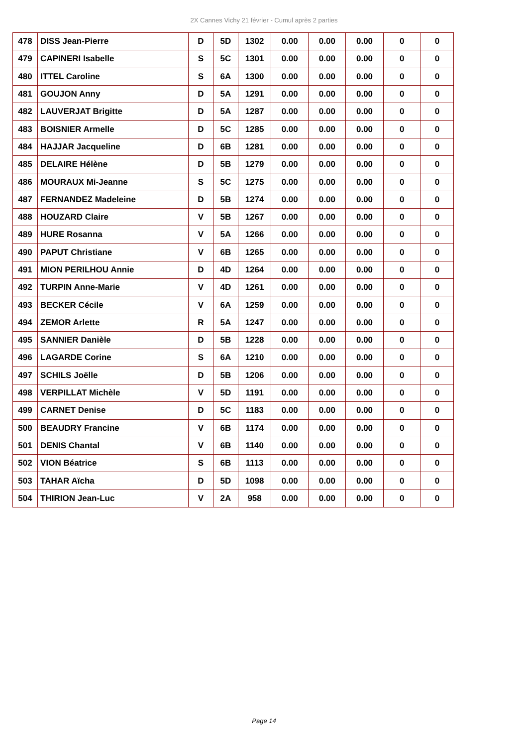2X Cannes Vichy 21 février - Cumul après 2 parties
| 478 | DISS Jean-Pierre | D | 5D | 1302 | 0.00 | 0.00 | 0.00 | 0 | 0 |
| 479 | CAPINERI Isabelle | S | 5C | 1301 | 0.00 | 0.00 | 0.00 | 0 | 0 |
| 480 | ITTEL Caroline | S | 6A | 1300 | 0.00 | 0.00 | 0.00 | 0 | 0 |
| 481 | GOUJON Anny | D | 5A | 1291 | 0.00 | 0.00 | 0.00 | 0 | 0 |
| 482 | LAUVERJAT Brigitte | D | 5A | 1287 | 0.00 | 0.00 | 0.00 | 0 | 0 |
| 483 | BOISNIER Armelle | D | 5C | 1285 | 0.00 | 0.00 | 0.00 | 0 | 0 |
| 484 | HAJJAR Jacqueline | D | 6B | 1281 | 0.00 | 0.00 | 0.00 | 0 | 0 |
| 485 | DELAIRE Hélène | D | 5B | 1279 | 0.00 | 0.00 | 0.00 | 0 | 0 |
| 486 | MOURAUX Mi-Jeanne | S | 5C | 1275 | 0.00 | 0.00 | 0.00 | 0 | 0 |
| 487 | FERNANDEZ Madeleine | D | 5B | 1274 | 0.00 | 0.00 | 0.00 | 0 | 0 |
| 488 | HOUZARD Claire | V | 5B | 1267 | 0.00 | 0.00 | 0.00 | 0 | 0 |
| 489 | HURE Rosanna | V | 5A | 1266 | 0.00 | 0.00 | 0.00 | 0 | 0 |
| 490 | PAPUT Christiane | V | 6B | 1265 | 0.00 | 0.00 | 0.00 | 0 | 0 |
| 491 | MION PERILHOU Annie | D | 4D | 1264 | 0.00 | 0.00 | 0.00 | 0 | 0 |
| 492 | TURPIN Anne-Marie | V | 4D | 1261 | 0.00 | 0.00 | 0.00 | 0 | 0 |
| 493 | BECKER Cécile | V | 6A | 1259 | 0.00 | 0.00 | 0.00 | 0 | 0 |
| 494 | ZEMOR Arlette | R | 5A | 1247 | 0.00 | 0.00 | 0.00 | 0 | 0 |
| 495 | SANNIER Danièle | D | 5B | 1228 | 0.00 | 0.00 | 0.00 | 0 | 0 |
| 496 | LAGARDE Corine | S | 6A | 1210 | 0.00 | 0.00 | 0.00 | 0 | 0 |
| 497 | SCHILS Joëlle | D | 5B | 1206 | 0.00 | 0.00 | 0.00 | 0 | 0 |
| 498 | VERPILLAT Michèle | V | 5D | 1191 | 0.00 | 0.00 | 0.00 | 0 | 0 |
| 499 | CARNET Denise | D | 5C | 1183 | 0.00 | 0.00 | 0.00 | 0 | 0 |
| 500 | BEAUDRY Francine | V | 6B | 1174 | 0.00 | 0.00 | 0.00 | 0 | 0 |
| 501 | DENIS Chantal | V | 6B | 1140 | 0.00 | 0.00 | 0.00 | 0 | 0 |
| 502 | VION Béatrice | S | 6B | 1113 | 0.00 | 0.00 | 0.00 | 0 | 0 |
| 503 | TAHAR Aïcha | D | 5D | 1098 | 0.00 | 0.00 | 0.00 | 0 | 0 |
| 504 | THIRION Jean-Luc | V | 2A | 958 | 0.00 | 0.00 | 0.00 | 0 | 0 |
Page 14